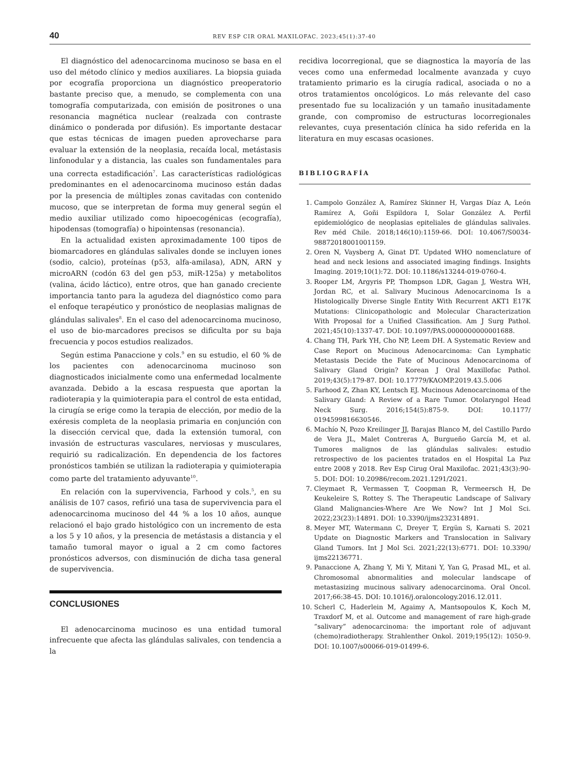40 REV ESP CIR ORAL MAXILOFAC. 2023;45(1):37-40
El diagnóstico del adenocarcinoma mucinoso se basa en el uso del método clínico y medios auxiliares. La biopsia guiada por ecografía proporciona un diagnóstico preoperatorio bastante preciso que, a menudo, se complementa con una tomografía computarizada, con emisión de positrones o una resonancia magnética nuclear (realzada con contraste dinámico o ponderada por difusión). Es importante destacar que estas técnicas de imagen pueden aprovecharse para evaluar la extensión de la neoplasia, recaída local, metástasis linfonodular y a distancia, las cuales son fundamentales para una correcta estadificación<sup>7</sup>. Las características radiológicas predominantes en el adenocarcinoma mucinoso están dadas por la presencia de múltiples zonas cavitadas con contenido mucoso, que se interpretan de forma muy general según el medio auxiliar utilizado como hipoecogénicas (ecografía), hipodensas (tomografía) o hipointensas (resonancia).
En la actualidad existen aproximadamente 100 tipos de biomarcadores en glándulas salivales donde se incluyen iones (sodio, calcio), proteínas (p53, alfa-amilasa), ADN, ARN y microARN (codón 63 del gen p53, miR-125a) y metabolitos (valina, ácido láctico), entre otros, que han ganado creciente importancia tanto para la agudeza del diagnóstico como para el enfoque terapéutico y pronóstico de neoplasias malignas de glándulas salivales<sup>8</sup>. En el caso del adenocarcinoma mucinoso, el uso de bio-marcadores precisos se dificulta por su baja frecuencia y pocos estudios realizados.
Según estima Panaccione y cols.<sup>9</sup> en su estudio, el 60 % de los pacientes con adenocarcinoma mucinoso son diagnosticados inicialmente como una enfermedad localmente avanzada. Debido a la escasa respuesta que aportan la radioterapia y la quimioterapia para el control de esta entidad, la cirugía se erige como la terapia de elección, por medio de la exéresis completa de la neoplasia primaria en conjunción con la disección cervical que, dada la extensión tumoral, con invasión de estructuras vasculares, nerviosas y musculares, requirió su radicalización. En dependencia de los factores pronósticos también se utilizan la radioterapia y quimioterapia como parte del tratamiento adyuvante<sup>10</sup>.
En relación con la supervivencia, Farhood y cols.<sup>5</sup>, en su análisis de 107 casos, refirió una tasa de supervivencia para el adenocarcinoma mucinoso del 44 % a los 10 años, aunque relacionó el bajo grado histológico con un incremento de esta a los 5 y 10 años, y la presencia de metástasis a distancia y el tamaño tumoral mayor o igual a 2 cm como factores pronósticos adversos, con disminución de dicha tasa general de supervivencia.
CONCLUSIONES
El adenocarcinoma mucinoso es una entidad tumoral infrecuente que afecta las glándulas salivales, con tendencia a la
recidiva locorregional, que se diagnostica la mayoría de las veces como una enfermedad localmente avanzada y cuyo tratamiento primario es la cirugía radical, asociada o no a otros tratamientos oncológicos. Lo más relevante del caso presentado fue su localización y un tamaño inusitadamente grande, con compromiso de estructuras locorregionales relevantes, cuya presentación clínica ha sido referida en la literatura en muy escasas ocasiones.
BIBLIOGRAFÍA
1. Campolo González A, Ramírez Skinner H, Vargas Díaz A, León Ramírez A, Goñi Espildora I, Solar González A. Perfil epidemiológico de neoplasias epiteliales de glándulas salivales. Rev méd Chile. 2018;146(10):1159-66. DOI: 10.4067/S0034-98872018001001159.
2. Oren N, Vaysberg A, Ginat DT. Updated WHO nomenclature of head and neck lesions and associated imaging findings. Insights Imaging. 2019;10(1):72. DOI: 10.1186/s13244-019-0760-4.
3. Rooper LM, Argyris PP, Thompson LDR, Gagan J, Westra WH, Jordan RC, et al. Salivary Mucinous Adenocarcinoma Is a Histologically Diverse Single Entity With Recurrent AKT1 E17K Mutations: Clinicopathologic and Molecular Characterization With Proposal for a Unified Classification. Am J Surg Pathol. 2021;45(10):1337-47. DOI: 10.1097/PAS.0000000000001688.
4. Chang TH, Park YH, Cho NP, Leem DH. A Systematic Review and Case Report on Mucinous Adenocarcinoma: Can Lymphatic Metastasis Decide the Fate of Mucinous Adenocarcinoma of Salivary Gland Origin? Korean J Oral Maxillofac Pathol. 2019;43(5):179-87. DOI: 10.17779/KAOMP.2019.43.5.006
5. Farhood Z, Zhan KY, Lentsch EJ. Mucinous Adenocarcinoma of the Salivary Gland: A Review of a Rare Tumor. Otolaryngol Head Neck Surg. 2016;154(5):875-9. DOI: 10.1177/ 0194599816630546.
6. Machío N, Pozo Kreilinger JJ, Barajas Blanco M, del Castillo Pardo de Vera JL, Malet Contreras A, Burgueño García M, et al. Tumores malignos de las glándulas salivales: estudio retrospectivo de los pacientes tratados en el Hospital La Paz entre 2008 y 2018. Rev Esp Cirug Oral Maxilofac. 2021;43(3):90-5. DOI: DOI: 10.20986/recom.2021.1291/2021.
7. Cleymaet R, Vermassen T, Coopman R, Vermeersch H, De Keukeleire S, Rottey S. The Therapeutic Landscape of Salivary Gland Malignancies-Where Are We Now? Int J Mol Sci. 2022;23(23):14891. DOI: 10.3390/ijms232314891.
8. Meyer MT, Watermann C, Dreyer T, Ergün S, Karnati S. 2021 Update on Diagnostic Markers and Translocation in Salivary Gland Tumors. Int J Mol Sci. 2021;22(13):6771. DOI: 10.3390/ ijms22136771.
9. Panaccione A, Zhang Y, Mi Y, Mitani Y, Yan G, Prasad ML, et al. Chromosomal abnormalities and molecular landscape of metastasizing mucinous salivary adenocarcinoma. Oral Oncol. 2017;66:38-45. DOI: 10.1016/j.oraloncology.2016.12.011.
10. Scherl C, Haderlein M, Agaimy A, Mantsopoulos K, Koch M, Traxdorf M, et al. Outcome and management of rare high-grade “salivary” adenocarcinoma: the important role of adjuvant (chemo)radiotherapy. Strahlenther Onkol. 2019;195(12): 1050-9. DOI: 10.1007/s00066-019-01499-6.